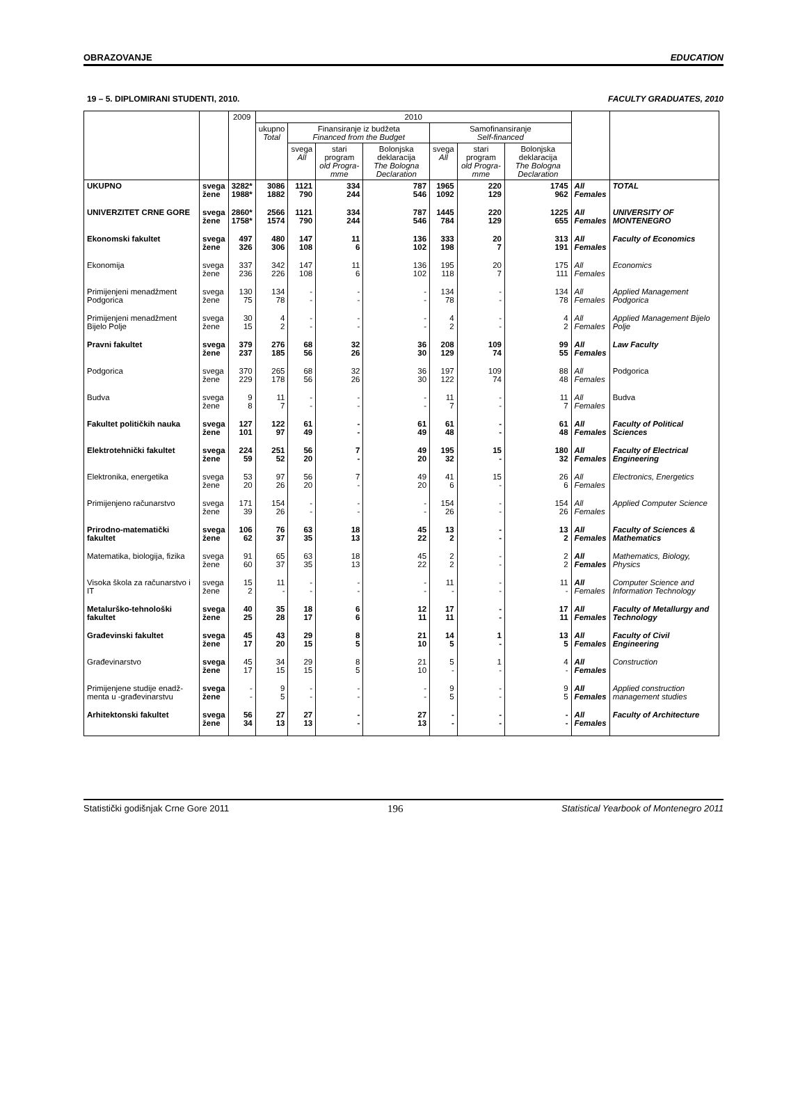OBRAZOVANJE EDUCATION
19 – 5. DIPLOMIRANI STUDENTI, 2010. FACULTY GRADUATES, 2010
| | | 2009 | 2010 | | | | | | | | |
| --- | --- | --- | --- | --- | --- | --- | --- | --- | --- | --- | --- |
| | | | ukupno Total | Finansiranje iz budžeta Financed from the Budget | | | Samofinansiranje Self-financed | | | | |
| | | | | svega All | stari program old Progra-mme | Bolonjska deklaracija The Bologna Declaration | svega All | stari program old Progra-mme | Bolonjska deklaracija The Bologna Declaration | | |
| UKUPNO | svega žene | 3282* 1988* | 3086 1882 | 1121 790 | 334 244 | 787 546 | 1965 1092 | 220 129 | 1745 962 | All Females | TOTAL |
| UNIVERZITET CRNE GORE | svega žene | 2860* 1758* | 2566 1574 | 1121 790 | 334 244 | 787 546 | 1445 784 | 220 129 | 1225 655 | All Females | UNIVERSITY OF MONTENEGRO |
| Ekonomski fakultet | svega žene | 497 326 | 480 306 | 147 108 | 11 6 | 136 102 | 333 198 | 20 7 | 313 191 | All Females | Faculty of Economics |
| Ekonomija | svega žene | 337 236 | 342 226 | 147 108 | 11 6 | 136 102 | 195 118 | 20 7 | 175 111 | All Females | Economics |
| Primijenjeni menadžment Podgorica | svega žene | 130 75 | 134 78 | - - | - - | - - | 134 78 | - - | 134 78 | All Females | Applied Management Podgorica |
| Primijenjeni menadžment Bijelo Polje | svega žene | 30 15 | 4 2 | - - | - - | - - | 4 2 | - - | 4 2 | All Females | Applied Management Bijelo Polje |
| Pravni fakultet | svega žene | 379 237 | 276 185 | 68 56 | 32 26 | 36 30 | 208 129 | 109 74 | 99 55 | All Females | Law Faculty |
| Podgorica | svega žene | 370 229 | 265 178 | 68 56 | 32 26 | 36 30 | 197 122 | 109 74 | 88 48 | All Females | Podgorica |
| Budva | svega žene | 9 8 | 11 7 | - - | - - | - - | 11 7 | - - | 11 7 | All Females | Budva |
| Fakultet političkih nauka | svega žene | 127 101 | 122 97 | 61 49 | - - | 61 49 | 61 48 | - - | 61 48 | All Females | Faculty of Political Sciences |
| Elektrotehnički fakultet | svega žene | 224 59 | 251 52 | 56 20 | 7 - | 49 20 | 195 32 | 15 - | 180 32 | All Females | Faculty of Electrical Engineering |
| Elektronika, energetika | svega žene | 53 20 | 97 26 | 56 20 | 7 - | 49 20 | 41 6 | 15 - | 26 6 | All Females | Electronics, Energetics |
| Primijenjeno računarstvo | svega žene | 171 39 | 154 26 | - - | - - | - - | 154 26 | - - | 154 26 | All Females | Applied Computer Science |
| Prirodno-matematički fakultet | svega žene | 106 62 | 76 37 | 63 35 | 18 13 | 45 22 | 13 2 | - - | 13 2 | All Females | Faculty of Sciences & Mathematics |
| Matematika, biologija, fizika | svega žene | 91 60 | 65 37 | 63 35 | 18 13 | 45 22 | 2 2 | - - | 2 2 | All Females | Mathematics, Biology, Physics |
| Visoka škola za računarstvo i IT | svega žene | 15 2 | 11 - | - - | - - | - - | 11 - | - - | 11 - | All Females | Computer Science and Information Technology |
| Metalurško-tehnološki fakultet | svega žene | 40 25 | 35 28 | 18 17 | 6 6 | 12 11 | 17 11 | - - | 17 11 | All Females | Faculty of Metallurgy and Technology |
| Građevinski fakultet | svega žene | 45 17 | 43 20 | 29 15 | 8 5 | 21 10 | 14 5 | 1 - | 13 5 | All Females | Faculty of Civil Engineering |
| Građevinarstvo | svega žene | 45 17 | 34 15 | 29 15 | 8 5 | 21 10 | 5 - | 1 - | 4 - | All Females | Construction |
| Primijenjene studije enadž-menta u -građevinarstvu | svega žene | - - | 9 5 | - - | - - | - - | 9 5 | - - | 9 5 | All Females | Applied construction management studies |
| Arhitektonski fakultet | svega žene | 56 34 | 27 13 | 27 13 | - - | 27 13 | - - | - - | - - | All Females | Faculty of Architecture |
Statistički godišnjak Crne Gore 2011 196 Statistical Yearbook of Montenegro 2011